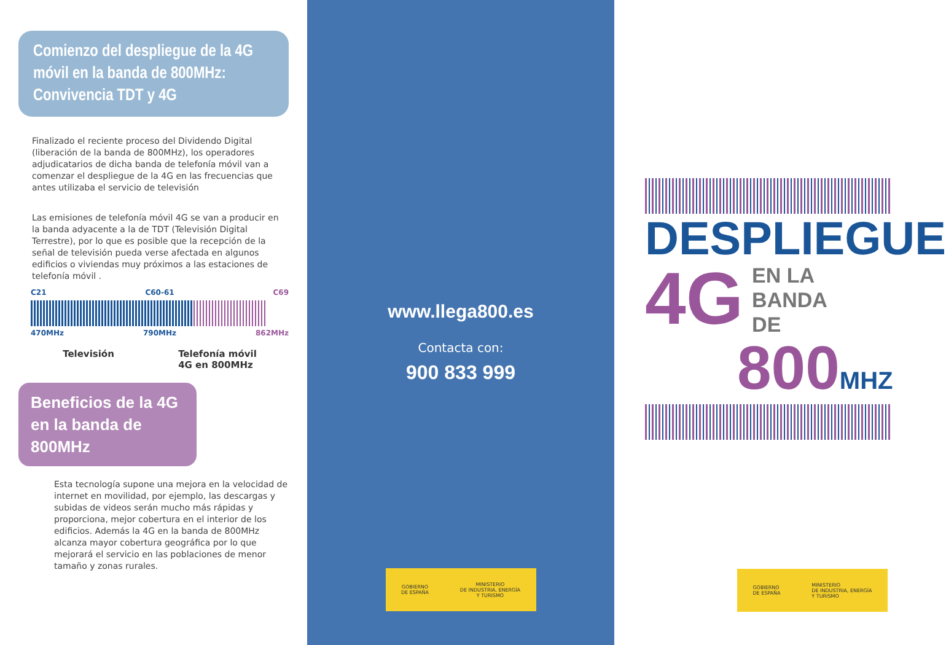Comienzo del despliegue de la 4G móvil en la banda de 800MHz: Convivencia TDT y 4G
Finalizado el reciente proceso del Dividendo Digital (liberación de la banda de 800MHz), los operadores adjudicatarios de dicha banda de telefonía móvil van a comenzar el despliegue de la 4G en las frecuencias que antes utilizaba el servicio de televisión
Las emisiones de telefonía móvil 4G se van a producir en la banda adyacente a la de TDT (Televisión Digital Terrestre), por lo que es posible que la recepción de la señal de televisión pueda verse afectada en algunos edificios o viviendas muy próximos a las estaciones de telefonía móvil .
C21 C60-61 C69
470MHz 790MHz 862MHz
Televisión Telefonía móvil
4G en 800MHz
Beneficios de la 4G en la banda de 800MHz
Esta tecnología supone una mejora en la velocidad de internet en movilidad, por ejemplo, las descargas y subidas de videos serán mucho más rápidas y proporciona, mejor cobertura en el interior de los edificios. Además la 4G en la banda de 800MHz alcanza mayor cobertura geográfica por lo que mejorará el servicio en las poblaciones de menor tamaño y zonas rurales.
www.llega800.es
Contacta con:
900 833 999
GOBIERNO
DE ESPAÑA MINISTERIO
DE INDUSTRIA, ENERGÍA
Y TURISMO
DESPLIEGUE
4G EN LA
BANDA
DE
800 MHZ
GOBIERNO
DE ESPAÑA MINISTERIO
DE INDUSTRIA, ENERGÍA
Y TURISMO